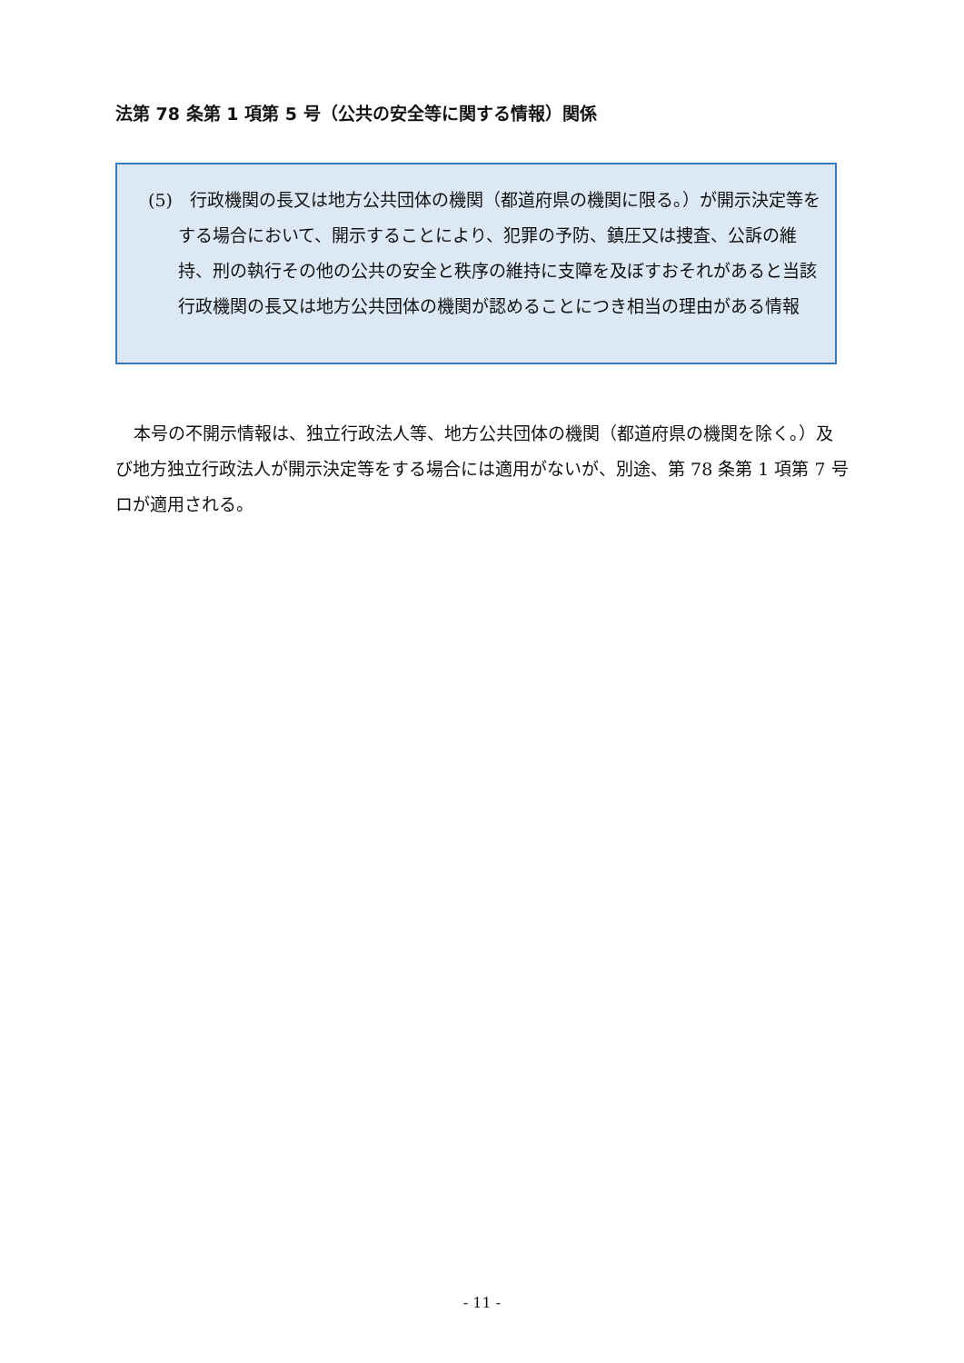法第 78 条第 1 項第 5 号（公共の安全等に関する情報）関係
(5)　行政機関の長又は地方公共団体の機関（都道府県の機関に限る。）が開示決定等をする場合において、開示することにより、犯罪の予防、鎮圧又は捜査、公訴の維持、刑の執行その他の公共の安全と秩序の維持に支障を及ぼすおそれがあると当該行政機関の長又は地方公共団体の機関が認めることにつき相当の理由がある情報
本号の不開示情報は、独立行政法人等、地方公共団体の機関（都道府県の機関を除く。）及び地方独立行政法人が開示決定等をする場合には適用がないが、別途、第 78 条第 1 項第 7 号ロが適用される。
- 11 -